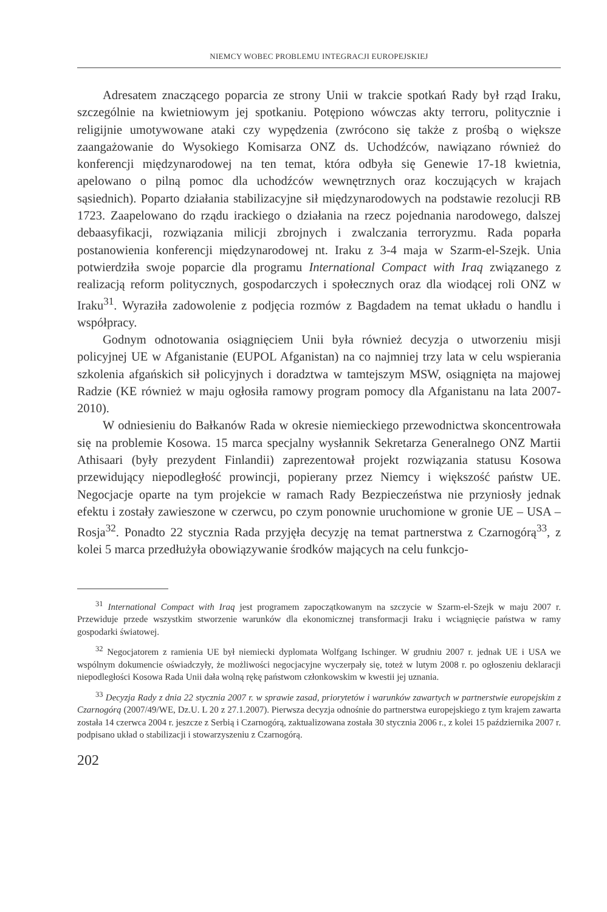NIEMCY WOBEC PROBLEMU INTEGRACJI EUROPEJSKIEJ
Adresatem znaczącego poparcia ze strony Unii w trakcie spotkań Rady był rząd Iraku, szczególnie na kwietniowym jej spotkaniu. Potępiono wówczas akty terroru, politycznie i religijnie umotywowane ataki czy wypędzenia (zwrócono się także z prośbą o większe zaangażowanie do Wysokiego Komisarza ONZ ds. Uchodźców, nawiązano również do konferencji międzynarodowej na ten temat, która odbyła się Genewie 17-18 kwietnia, apelowano o pilną pomoc dla uchodźców wewnętrznych oraz koczujących w krajach sąsiednich). Poparto działania stabilizacyjne sił międzynarodowych na podstawie rezolucji RB 1723. Zaapelowano do rządu irackiego o działania na rzecz pojednania narodowego, dalszej debaasyfikacji, rozwiązania milicji zbrojnych i zwalczania terroryzmu. Rada poparła postanowienia konferencji międzynarodowej nt. Iraku z 3-4 maja w Szarm-el-Szejk. Unia potwierdziła swoje poparcie dla programu International Compact with Iraq związanego z realizacją reform politycznych, gospodarczych i społecznych oraz dla wiodącej roli ONZ w Iraku<sup>31</sup>. Wyraziła zadowolenie z podjęcia rozmów z Bagdadem na temat układu o handlu i współpracy.
Godnym odnotowania osiągnięciem Unii była również decyzja o utworzeniu misji policyjnej UE w Afganistanie (EUPOL Afganistan) na co najmniej trzy lata w celu wspierania szkolenia afgańskich sił policyjnych i doradztwa w tamtejszym MSW, osiągnięta na majowej Radzie (KE również w maju ogłosiła ramowy program pomocy dla Afganistanu na lata 2007-2010).
W odniesieniu do Bałkanów Rada w okresie niemieckiego przewodnictwa skoncentrowała się na problemie Kosowa. 15 marca specjalny wysłannik Sekretarza Generalnego ONZ Martii Athisaari (były prezydent Finlandii) zaprezentował projekt rozwiązania statusu Kosowa przewidujący niepodległość prowincji, popierany przez Niemcy i większość państw UE. Negocjacje oparte na tym projekcie w ramach Rady Bezpieczeństwa nie przyniosły jednak efektu i zostały zawieszone w czerwcu, po czym ponownie uruchomione w gronie UE – USA – Rosja<sup>32</sup>. Ponadto 22 stycznia Rada przyjęła decyzję na temat partnerstwa z Czarnogórą<sup>33</sup>, z kolei 5 marca przedłużyła obowiązywanie środków mających na celu funkcjo-
<sup>31</sup> International Compact with Iraq jest programem zapoczątkowanym na szczycie w Szarm-el-Szejk w maju 2007 r. Przewiduje przede wszystkim stworzenie warunków dla ekonomicznej transformacji Iraku i wciągnięcie państwa w ramy gospodarki światowej.
<sup>32</sup> Negocjatorem z ramienia UE był niemiecki dyplomata Wolfgang Ischinger. W grudniu 2007 r. jednak UE i USA we wspólnym dokumencie oświadczyły, że możliwości negocjacyjne wyczerpały się, toteż w lutym 2008 r. po ogłoszeniu deklaracji niepodległości Kosowa Rada Unii dała wolną rękę państwom członkowskim w kwestii jej uznania.
<sup>33</sup> Decyzja Rady z dnia 22 stycznia 2007 r. w sprawie zasad, priorytetów i warunków zawartych w partnerstwie europejskim z Czarnogórą (2007/49/WE, Dz.U. L 20 z 27.1.2007). Pierwsza decyzja odnośnie do partnerstwa europejskiego z tym krajem zawarta została 14 czerwca 2004 r. jeszcze z Serbią i Czarnogórą, zaktualizowana została 30 stycznia 2006 r., z kolei 15 października 2007 r. podpisano układ o stabilizacji i stowarzyszeniu z Czarnogórą.
202